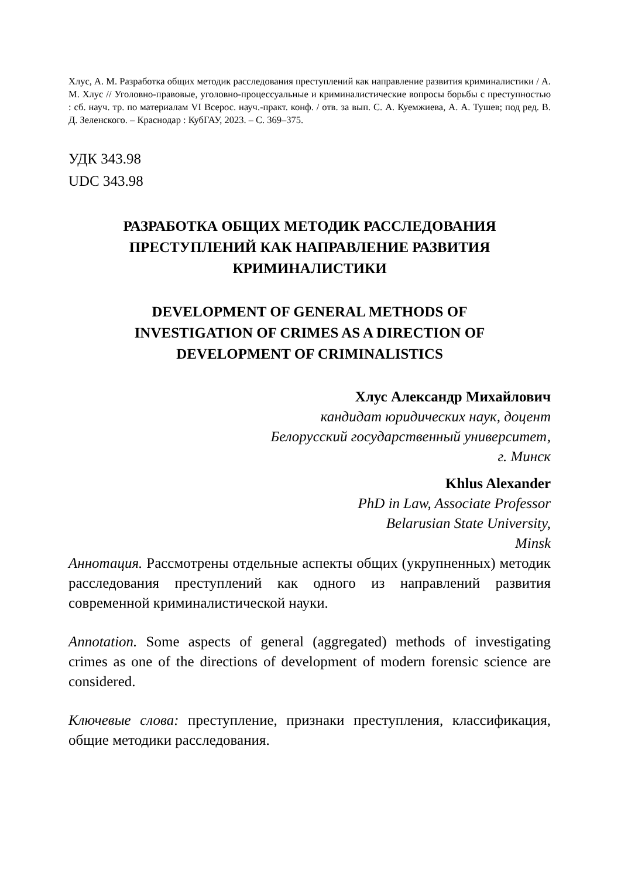Хлус, А. М. Разработка общих методик расследования преступлений как направление развития криминалистики / А. М. Хлус // Уголовно-правовые, уголовно-процессуальные и криминалистические вопросы борьбы с преступностью : сб. науч. тр. по материалам VI Всерос. науч.-практ. конф. / отв. за вып. С. А. Куемжиева, А. А. Тушев; под ред. В. Д. Зеленского. – Краснодар : КубГАУ, 2023. – С. 369–375.
УДК 343.98
UDC 343.98
РАЗРАБОТКА ОБЩИХ МЕТОДИК РАССЛЕДОВАНИЯ ПРЕСТУПЛЕНИЙ КАК НАПРАВЛЕНИЕ РАЗВИТИЯ КРИМИНАЛИСТИКИ
DEVELOPMENT OF GENERAL METHODS OF
INVESTIGATION OF CRIMES AS A DIRECTION OF
DEVELOPMENT OF CRIMINALISTICS
Хлус Александр Михайлович
кандидат юридических наук, доцент
Белорусский государственный университет,
г. Минск
Khlus Alexander
PhD in Law, Associate Professor
Belarusian State University,
Minsk
Аннотация. Рассмотрены отдельные аспекты общих (укрупненных) методик расследования преступлений как одного из направлений развития современной криминалистической науки.
Annotation. Some aspects of general (aggregated) methods of investigating crimes as one of the directions of development of modern forensic science are considered.
Ключевые слова: преступление, признаки преступления, классификация, общие методики расследования.